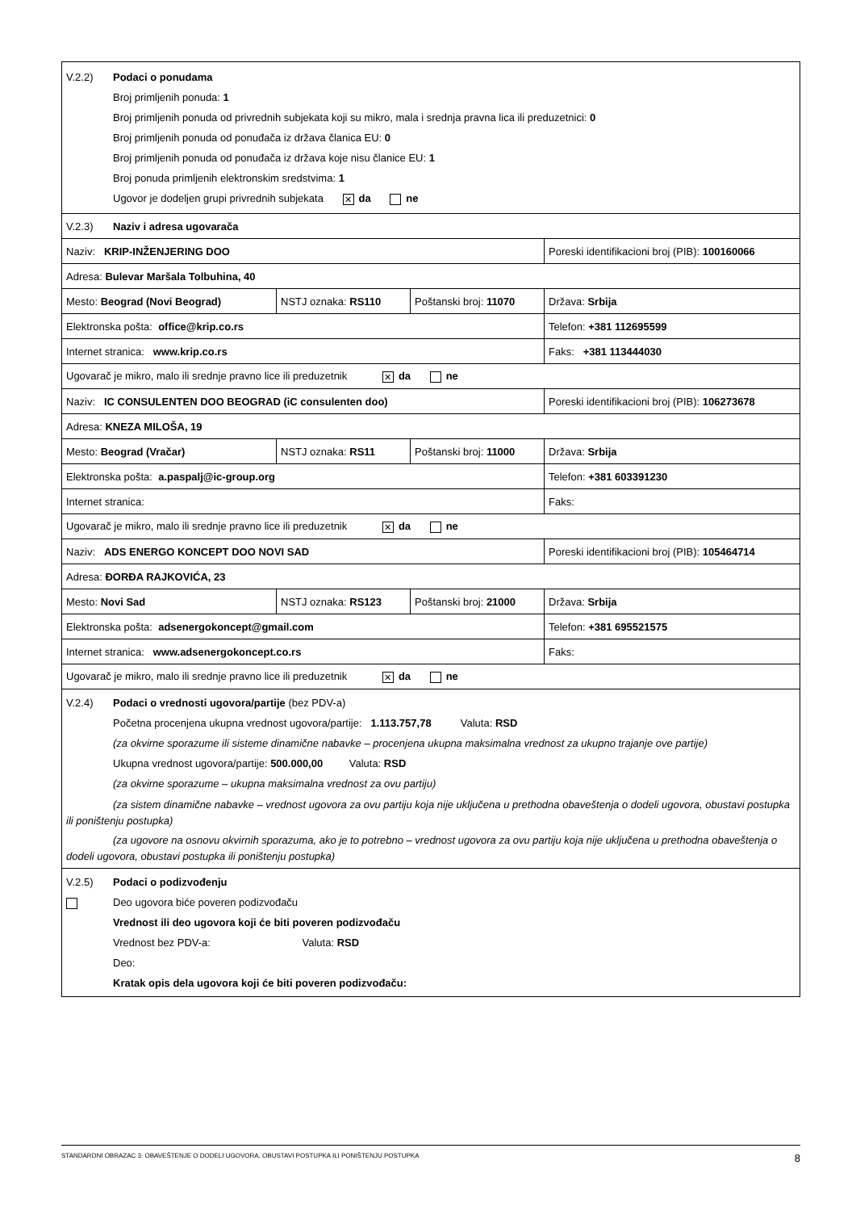| V.2.2) Podaci o ponudama Broj primljenih ponuda: 1 Broj primljenih ponuda od privrednih subjekata koji su mikro, mala i srednja pravna lica ili preduzetnici: 0 Broj primljenih ponuda od ponuđača iz država članica EU: 0 Broj primljenih ponuda od ponuđača iz država koje nisu članice EU: 1 Broj ponuda primljenih elektronskim sredstvima: 1 Ugovor je dodeljen grupi privrednih subjekata ✕ da ne | | | |
| V.2.3) Naziv i adresa ugovarača | | | |
| Naziv: KRIP-INŽENJERING DOO | | | Poreski identifikacioni broj (PIB): 100160066 |
| Adresa: Bulevar Maršala Tolbuhina, 40 | | | |
| Mesto: Beograd (Novi Beograd) | NSTJ oznaka: RS110 | Poštanski broj: 11070 | Država: Srbija |
| Elektronska pošta: office@krip.co.rs | | | Telefon: +381 112695599 |
| Internet stranica: www.krip.co.rs | | | Faks: +381 113444030 |
| Ugovarač je mikro, malo ili srednje pravno lice ili preduzetnik ✕ da ne | | | |
| Naziv: IC CONSULENTEN DOO BEOGRAD (iC consulenten doo) | | | Poreski identifikacioni broj (PIB): 106273678 |
| Adresa: KNEZA MILOŠA, 19 | | | |
| Mesto: Beograd (Vračar) | NSTJ oznaka: RS11 | Poštanski broj: 11000 | Država: Srbija |
| Elektronska pošta: a.paspalj@ic-group.org | | | Telefon: +381 603391230 |
| Internet stranica: | | | Faks: |
| Ugovarač je mikro, malo ili srednje pravno lice ili preduzetnik ✕ da ne | | | |
| Naziv: ADS ENERGO KONCEPT DOO NOVI SAD | | | Poreski identifikacioni broj (PIB): 105464714 |
| Adresa: ĐORĐA RAJKOVIĆA, 23 | | | |
| Mesto: Novi Sad | NSTJ oznaka: RS123 | Poštanski broj: 21000 | Država: Srbija |
| Elektronska pošta: adsenergokoncept@gmail.com | | | Telefon: +381 695521575 |
| Internet stranica: www.adsenergokoncept.co.rs | | | Faks: |
| Ugovarač je mikro, malo ili srednje pravno lice ili preduzetnik ✕ da ne | | | |
| V.2.4) Podaci o vrednosti ugovora/partije (bez PDV-a) Početna procenjena ukupna vrednost ugovora/partije: 1.113.757,78 Valuta: RSD (za okvirne sporazume ili sisteme dinamične nabavke – procenjena ukupna maksimalna vrednost za ukupno trajanje ove partije) Ukupna vrednost ugovora/partije: 500.000,00 Valuta: RSD (za okvirne sporazume – ukupna maksimalna vrednost za ovu partiju) (za sistem dinamične nabavke – vrednost ugovora za ovu partiju koja nije uključena u prethodna obaveštenja o dodeli ugovora, obustavi postupka ili poništenju postupka) (za ugovore na osnovu okvirnih sporazuma, ako je to potrebno – vrednost ugovora za ovu partiju koja nije uključena u prethodna obaveštenja o dodeli ugovora, obustavi postupka ili poništenju postupka) | | | |
| V.2.5) Podaci o podizvođenju Deo ugovora biće poveren podizvođaču Vrednost ili deo ugovora koji će biti poveren podizvođaču Vrednost bez PDV-a: Valuta: RSD Deo: Kratak opis dela ugovora koji će biti poveren podizvođaču: | | | |
STANDARDNI OBRAZAC 3: OBAVEŠTENJE O DODELI UGOVORA, OBUSTAVI POSTUPKA ILI PONIŠTENJU POSTUPKA 8